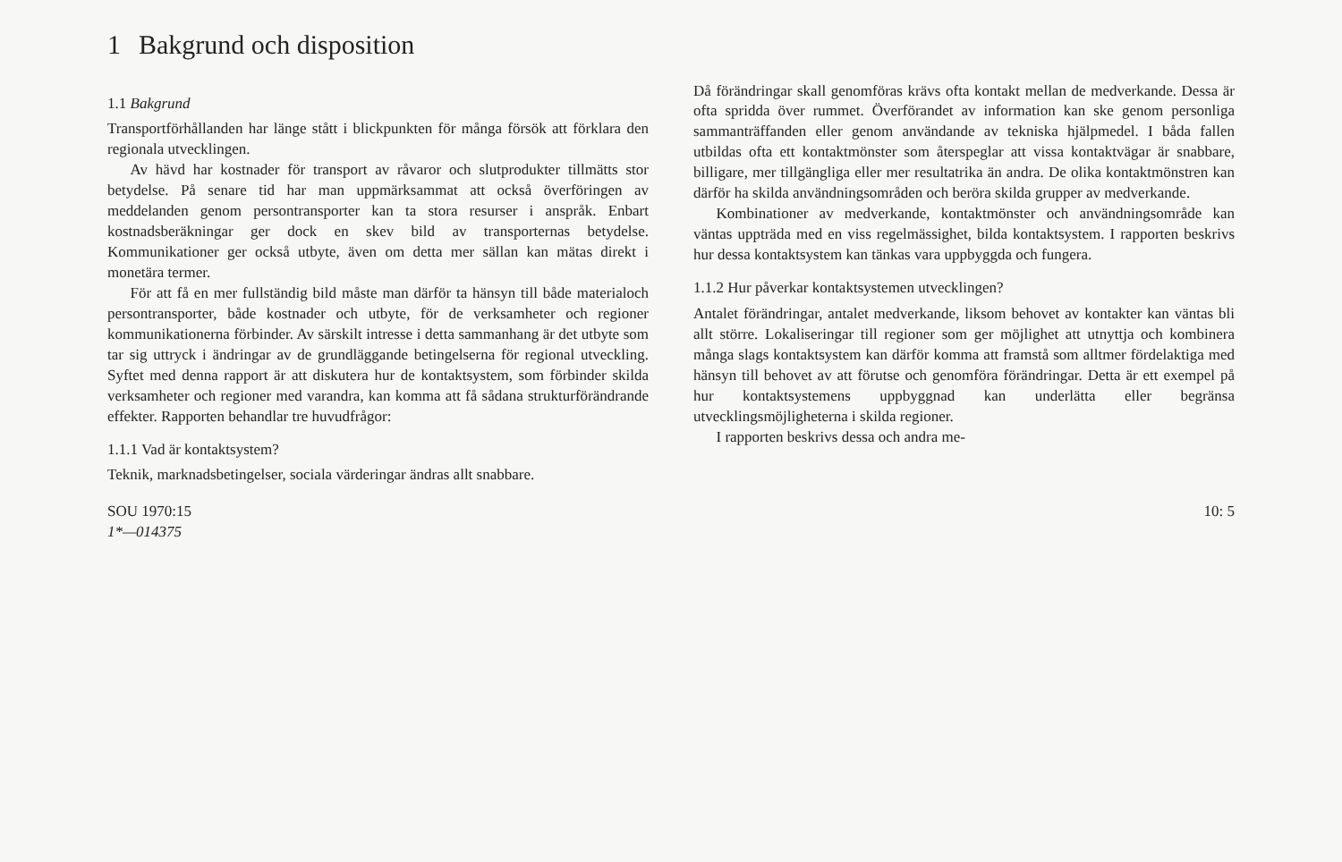1 Bakgrund och disposition
1.1 Bakgrund
Transportförhållanden har länge stått i blickpunkten för många försök att förklara den regionala utvecklingen.
Av hävd har kostnader för transport av råvaror och slutprodukter tillmätts stor betydelse. På senare tid har man uppmärksammat att också överföringen av meddelanden genom persontransporter kan ta stora resurser i anspråk. Enbart kostnadsberäkningar ger dock en skev bild av transporternas betydelse. Kommunikationer ger också utbyte, även om detta mer sällan kan mätas direkt i monetära termer.
För att få en mer fullständig bild måste man därför ta hänsyn till både materialoch persontransporter, både kostnader och utbyte, för de verksamheter och regioner kommunikationerna förbinder. Av särskilt intresse i detta sammanhang är det utbyte som tar sig uttryck i ändringar av de grundläggande betingelserna för regional utveckling. Syftet med denna rapport är att diskutera hur de kontaktsystem, som förbinder skilda verksamheter och regioner med varandra, kan komma att få sådana strukturförändrande effekter. Rapporten behandlar tre huvudfrågor:
1.1.1 Vad är kontaktsystem?
Teknik, marknadsbetingelser, sociala värderingar ändras allt snabbare.
Då förändringar skall genomföras krävs ofta kontakt mellan de medverkande. Dessa är ofta spridda över rummet. Överförandet av information kan ske genom personliga sammanträffanden eller genom användande av tekniska hjälpmedel. I båda fallen utbildas ofta ett kontaktmönster som återspeglar att vissa kontaktvägar är snabbare, billigare, mer tillgängliga eller mer resultatrika än andra. De olika kontaktmönstren kan därför ha skilda användningsområden och beröra skilda grupper av medverkande.
Kombinationer av medverkande, kontaktmönster och användningsområde kan väntas uppträda med en viss regelmässighet, bilda kontaktsystem. I rapporten beskrivs hur dessa kontaktsystem kan tänkas vara uppbyggda och fungera.
1.1.2 Hur påverkar kontaktsystemen utvecklingen?
Antalet förändringar, antalet medverkande, liksom behovet av kontakter kan väntas bli allt större. Lokaliseringar till regioner som ger möjlighet att utnyttja och kombinera många slags kontaktsystem kan därför komma att framstå som alltmer fördelaktiga med hänsyn till behovet av att förutse och genomföra förändringar. Detta är ett exempel på hur kontaktsystemens uppbyggnad kan underlätta eller begränsa utvecklingsmöjligheterna i skilda regioner.
I rapporten beskrivs dessa och andra me-
SOU 1970:15 10: 5
1*—014375